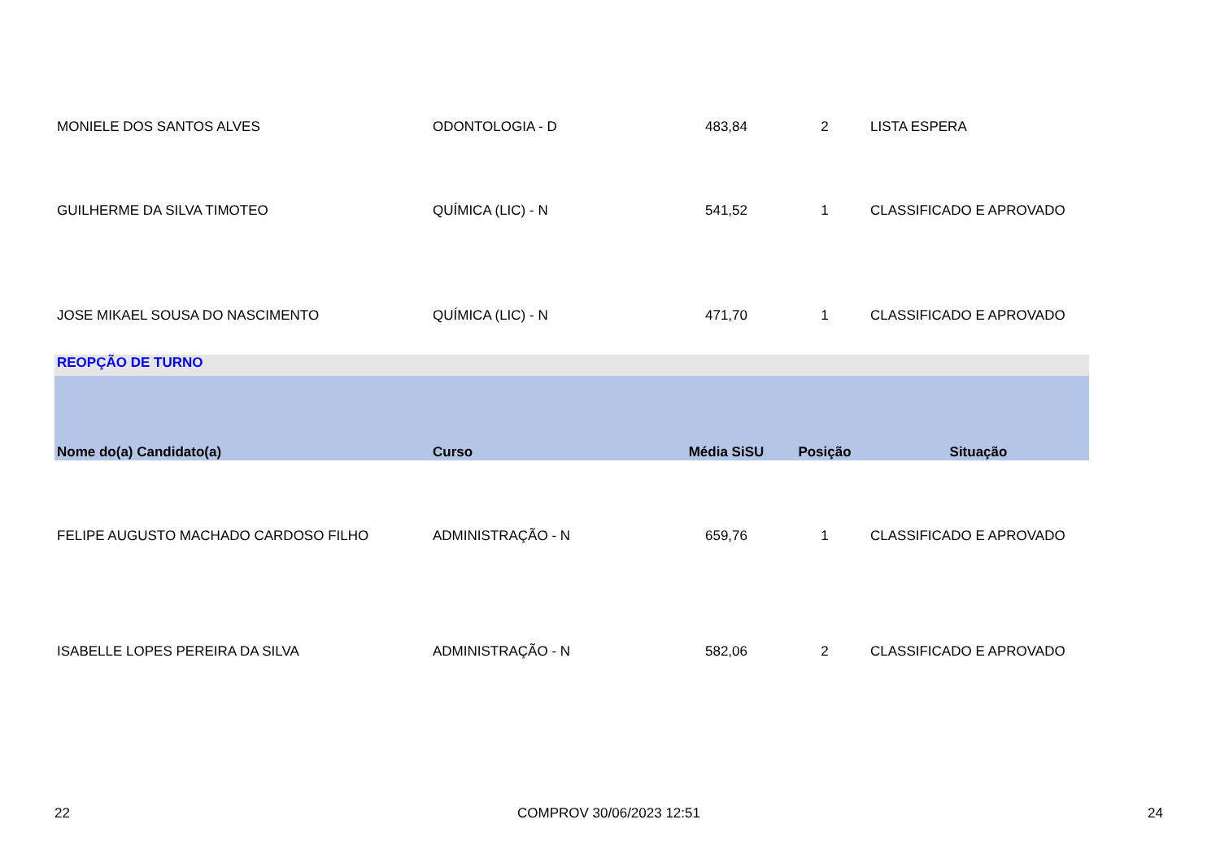| MONIELE DOS SANTOS ALVES | ODONTOLOGIA - D | 483,84 | 2 | LISTA ESPERA |
| GUILHERME DA SILVA TIMOTEO | QUÍMICA (LIC) - N | 541,52 | 1 | CLASSIFICADO E APROVADO |
| JOSE MIKAEL SOUSA DO NASCIMENTO | QUÍMICA (LIC) - N | 471,70 | 1 | CLASSIFICADO E APROVADO |
| REOPÇÃO DE TURNO | | | | |
| Nome do(a) Candidato(a) | Curso | Média SiSU | Posição | Situação |
| FELIPE AUGUSTO MACHADO CARDOSO FILHO | ADMINISTRAÇÃO - N | 659,76 | 1 | CLASSIFICADO E APROVADO |
| ISABELLE LOPES PEREIRA DA SILVA | ADMINISTRAÇÃO - N | 582,06 | 2 | CLASSIFICADO E APROVADO |
22 COMPROV 30/06/2023 12:51 24